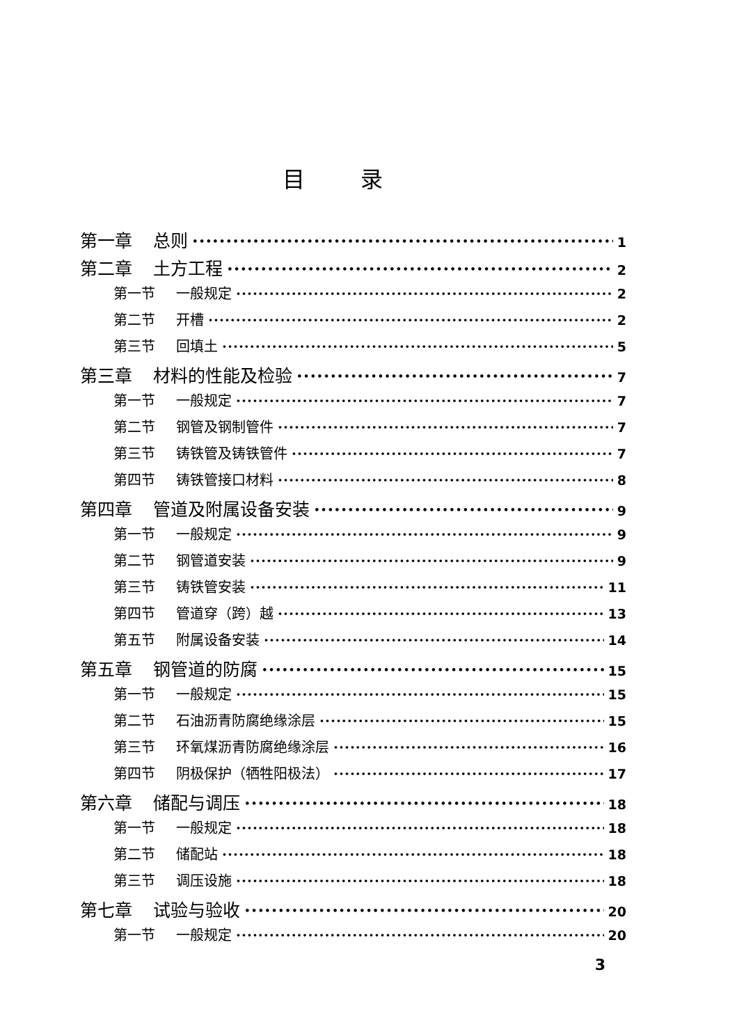目录
第一章 总则 1
第二章 土方工程 2
第一节 一般规定 2
第二节 开槽 2
第三节 回填土 5
第三章 材料的性能及检验 7
第一节 一般规定 7
第二节 钢管及钢制管件 7
第三节 铸铁管及铸铁管件 7
第四节 铸铁管接口材料 8
第四章 管道及附属设备安装 9
第一节 一般规定 9
第二节 钢管道安装 9
第三节 铸铁管安装 11
第四节 管道穿（跨）越 13
第五节 附属设备安装 14
第五章 钢管道的防腐 15
第一节 一般规定 15
第二节 石油沥青防腐绝缘涂层 15
第三节 环氧煤沥青防腐绝缘涂层 16
第四节 阴极保护（牺牲阳极法） 17
第六章 储配与调压 18
第一节 一般规定 18
第二节 储配站 18
第三节 调压设施 18
第七章 试验与验收 20
第一节 一般规定 20
3